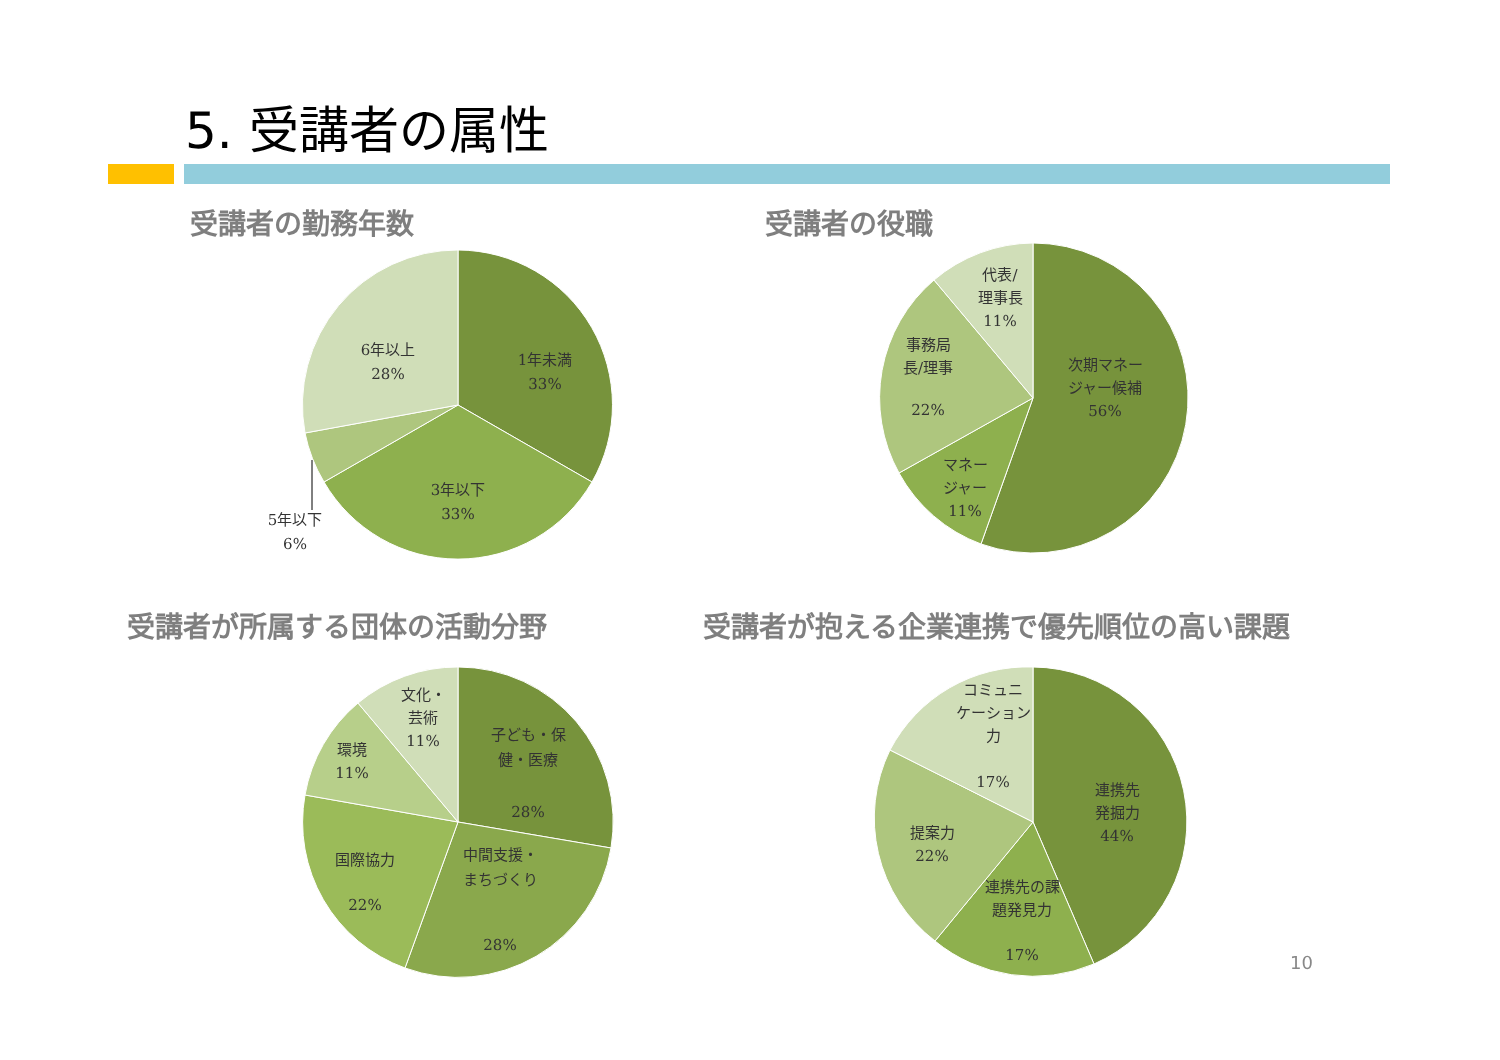5. 受講者の属性
受講者の勤務年数 受講者の役職
受講者が所属する団体の活動分野
受講者が抱える企業連携で優先順位の高い課題
1年未満
33%
3年以下
33%
5年以下
6%
6年以上
28%
次期マネー
ジャー候補
56%
マネー
ジャー
11%
事務局
長/理事
22%
代表/
理事長
11%
子ども・保
健・医療
28%
中間支援・
まちづくり
28%
国際協力
22%
環境
11%
文化・
芸術
11%
連携先
発掘力
44%
連携先の課
題発見力
17%
提案力
22%
コミュニ
ケーション
力
17%
10